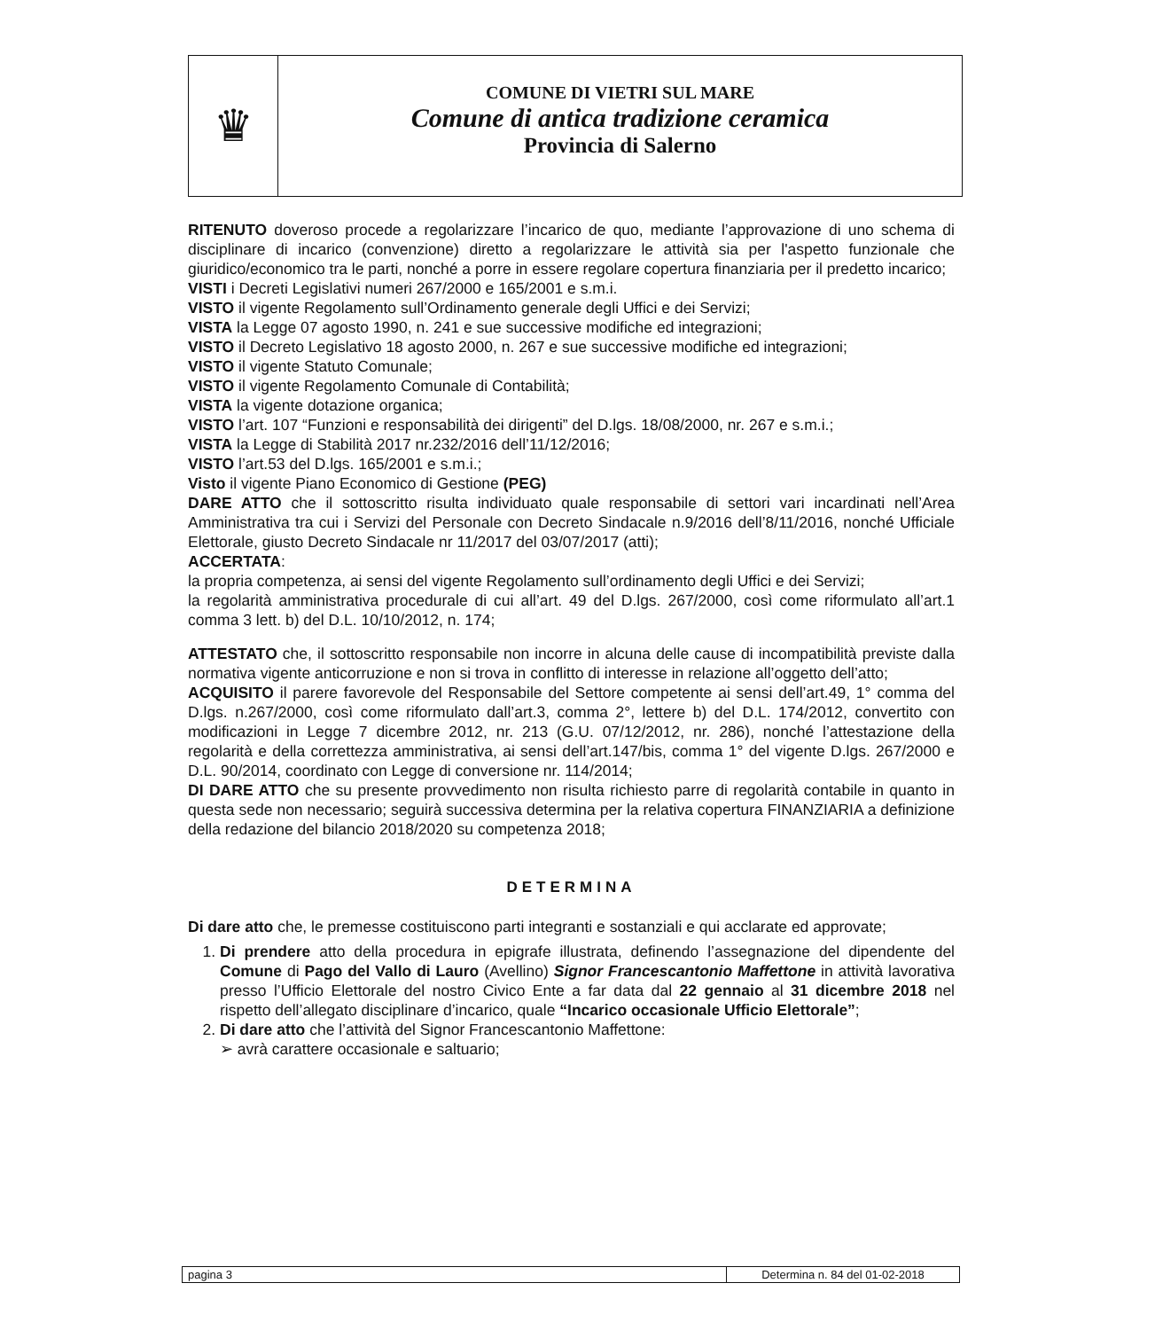♛
COMUNE DI VIETRI SUL MARE
Comune di antica tradizione ceramica
Provincia di Salerno
RITENUTO doveroso procede a regolarizzare l’incarico de quo, mediante l’approvazione di uno schema di disciplinare di incarico (convenzione) diretto a regolarizzare le attività sia per l'aspetto funzionale che giuridico/economico tra le parti, nonché a porre in essere regolare copertura finanziaria per il predetto incarico;
VISTI i Decreti Legislativi numeri 267/2000 e 165/2001 e s.m.i.
VISTO il vigente Regolamento sull’Ordinamento generale degli Uffici e dei Servizi;
VISTA la Legge 07 agosto 1990, n. 241 e sue successive modifiche ed integrazioni;
VISTO il Decreto Legislativo 18 agosto 2000, n. 267 e sue successive modifiche ed integrazioni;
VISTO il vigente Statuto Comunale;
VISTO il vigente Regolamento Comunale di Contabilità;
VISTA la vigente dotazione organica;
VISTO l’art. 107 “Funzioni e responsabilità dei dirigenti” del D.lgs. 18/08/2000, nr. 267 e s.m.i.;
VISTA la Legge di Stabilità 2017 nr.232/2016 dell’11/12/2016;
VISTO l’art.53 del D.lgs. 165/2001 e s.m.i.;
Visto il vigente Piano Economico di Gestione (PEG)
DARE ATTO che il sottoscritto risulta individuato quale responsabile di settori vari incardinati nell’Area Amministrativa tra cui i Servizi del Personale con Decreto Sindacale n.9/2016 dell’8/11/2016, nonché Ufficiale Elettorale, giusto Decreto Sindacale nr 11/2017 del 03/07/2017 (atti);
ACCERTATA:
la propria competenza, ai sensi del vigente Regolamento sull’ordinamento degli Uffici e dei Servizi;
la regolarità amministrativa procedurale di cui all’art. 49 del D.lgs. 267/2000, così come riformulato all’art.1 comma 3 lett. b) del D.L. 10/10/2012, n. 174;
ATTESTATO che, il sottoscritto responsabile non incorre in alcuna delle cause di incompatibilità previste dalla normativa vigente anticorruzione e non si trova in conflitto di interesse in relazione all’oggetto dell’atto;
ACQUISITO il parere favorevole del Responsabile del Settore competente ai sensi dell’art.49, 1° comma del D.lgs. n.267/2000, così come riformulato dall’art.3, comma 2°, lettere b) del D.L. 174/2012, convertito con modificazioni in Legge 7 dicembre 2012, nr. 213 (G.U. 07/12/2012, nr. 286), nonché l’attestazione della regolarità e della correttezza amministrativa, ai sensi dell’art.147/bis, comma 1° del vigente D.lgs. 267/2000 e D.L. 90/2014, coordinato con Legge di conversione nr. 114/2014;
DI DARE ATTO che su presente provvedimento non risulta richiesto parre di regolarità contabile in quanto in questa sede non necessario; seguirà successiva determina per la relativa copertura FINANZIARIA a definizione della redazione del bilancio 2018/2020 su competenza 2018;
DETERMINA
Di dare atto che, le premesse costituiscono parti integranti e sostanziali e qui acclarate ed approvate;
1. Di prendere atto della procedura in epigrafe illustrata, definendo l’assegnazione del dipendente del Comune di Pago del Vallo di Lauro (Avellino) Signor Francescantonio Maffettone in attività lavorativa presso l’Ufficio Elettorale del nostro Civico Ente a far data dal 22 gennaio al 31 dicembre 2018 nel rispetto dell’allegato disciplinare d’incarico, quale “Incarico occasionale Ufficio Elettorale”;
2. Di dare atto che l’attività del Signor Francescantonio Maffettone:
➢ avrà carattere occasionale e saltuario;
pagina 3 Determina n. 84 del 01-02-2018